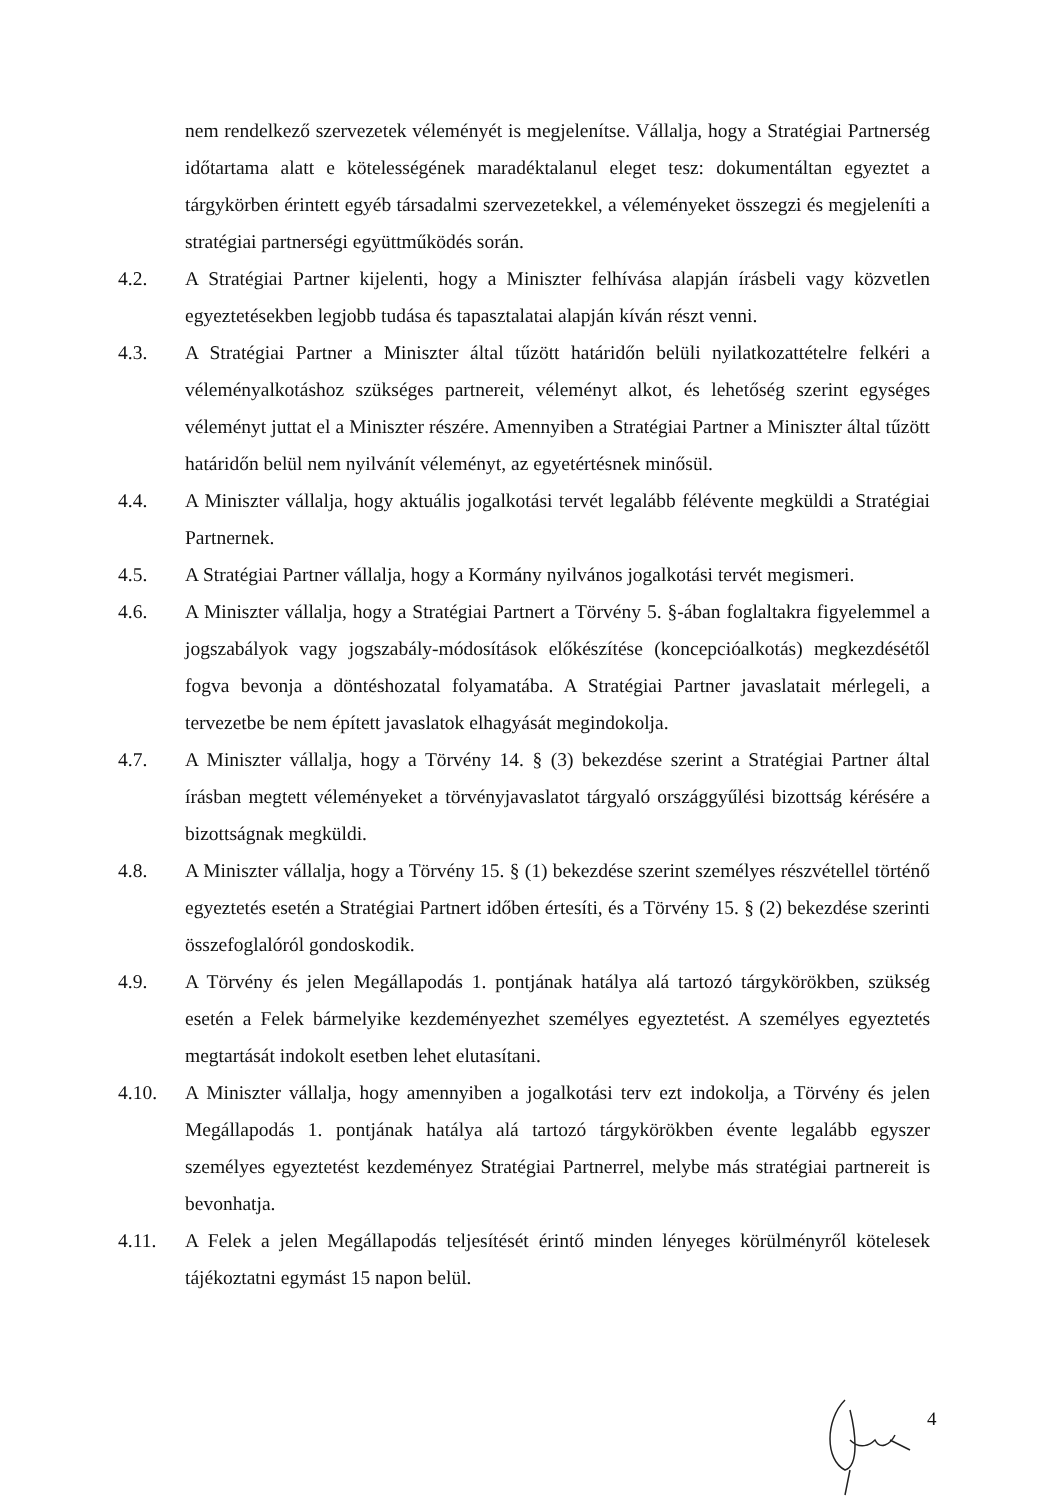nem rendelkező szervezetek véleményét is megjelenítse. Vállalja, hogy a Stratégiai Partnerség időtartama alatt e kötelességének maradéktalanul eleget tesz: dokumentáltan egyeztet a tárgykörben érintett egyéb társadalmi szervezetekkel, a véleményeket összegzi és megjeleníti a stratégiai partnerségi együttműködés során.
4.2. A Stratégiai Partner kijelenti, hogy a Miniszter felhívása alapján írásbeli vagy közvetlen egyeztetésekben legjobb tudása és tapasztalatai alapján kíván részt venni.
4.3. A Stratégiai Partner a Miniszter által tűzött határidőn belüli nyilatkozattételre felkéri a véleményalkotáshoz szükséges partnereit, véleményt alkot, és lehetőség szerint egységes véleményt juttat el a Miniszter részére. Amennyiben a Stratégiai Partner a Miniszter által tűzött határidőn belül nem nyilvánít véleményt, az egyetértésnek minősül.
4.4. A Miniszter vállalja, hogy aktuális jogalkotási tervét legalább félévente megküldi a Stratégiai Partnernek.
4.5. A Stratégiai Partner vállalja, hogy a Kormány nyilvános jogalkotási tervét megismeri.
4.6. A Miniszter vállalja, hogy a Stratégiai Partnert a Törvény 5. §-ában foglaltakra figyelemmel a jogszabályok vagy jogszabály-módosítások előkészítése (koncepcióalkotás) megkezdésétől fogva bevonja a döntéshozatal folyamatába. A Stratégiai Partner javaslatait mérlegeli, a tervezetbe be nem épített javaslatok elhagyását megindokolja.
4.7. A Miniszter vállalja, hogy a Törvény 14. § (3) bekezdése szerint a Stratégiai Partner által írásban megtett véleményeket a törvényjavaslatot tárgyaló országgyűlési bizottság kérésére a bizottságnak megküldi.
4.8. A Miniszter vállalja, hogy a Törvény 15. § (1) bekezdése szerint személyes részvétellel történő egyeztetés esetén a Stratégiai Partnert időben értesíti, és a Törvény 15. § (2) bekezdése szerinti összefoglalóról gondoskodik.
4.9. A Törvény és jelen Megállapodás 1. pontjának hatálya alá tartozó tárgykörökben, szükség esetén a Felek bármelyike kezdeményezhet személyes egyeztetést. A személyes egyeztetés megtartását indokolt esetben lehet elutasítani.
4.10. A Miniszter vállalja, hogy amennyiben a jogalkotási terv ezt indokolja, a Törvény és jelen Megállapodás 1. pontjának hatálya alá tartozó tárgykörökben évente legalább egyszer személyes egyeztetést kezdeményez Stratégiai Partnerrel, melybe más stratégiai partnereit is bevonhatja.
4.11. A Felek a jelen Megállapodás teljesítését érintő minden lényeges körülményről kötelesek tájékoztatni egymást 15 napon belül.
4